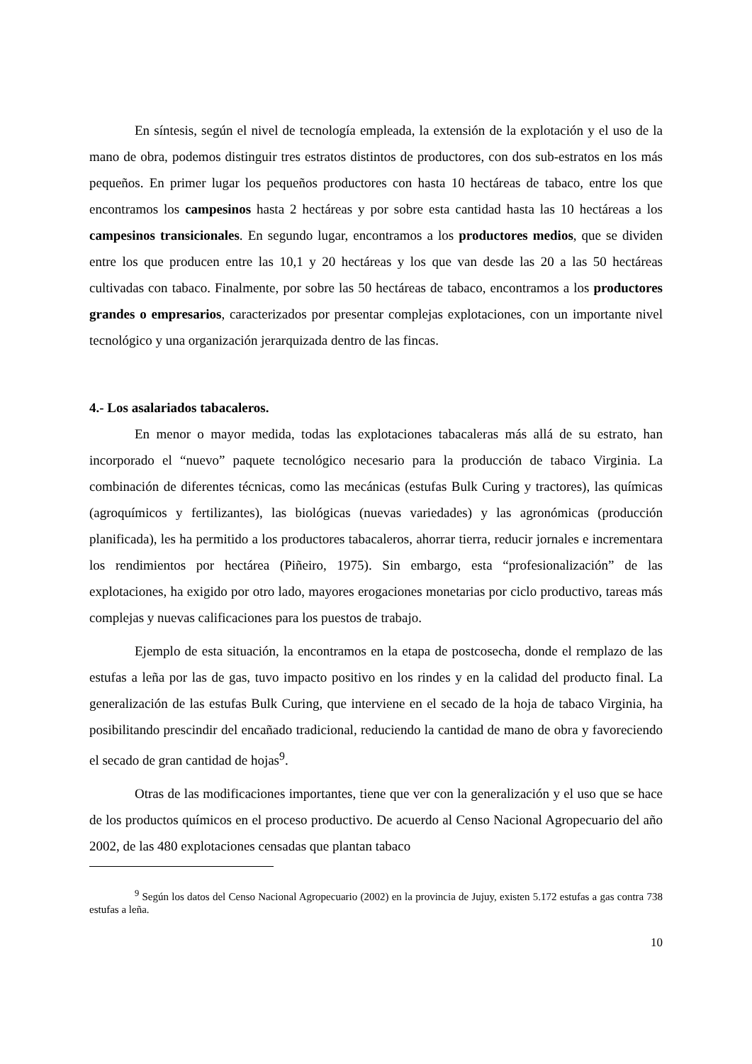En síntesis, según el nivel de tecnología empleada, la extensión de la explotación y el uso de la mano de obra, podemos distinguir tres estratos distintos de productores, con dos sub-estratos en los más pequeños. En primer lugar los pequeños productores con hasta 10 hectáreas de tabaco, entre los que encontramos los campesinos hasta 2 hectáreas y por sobre esta cantidad hasta las 10 hectáreas a los campesinos transicionales. En segundo lugar, encontramos a los productores medios, que se dividen entre los que producen entre las 10,1 y 20 hectáreas y los que van desde las 20 a las 50 hectáreas cultivadas con tabaco. Finalmente, por sobre las 50 hectáreas de tabaco, encontramos a los productores grandes o empresarios, caracterizados por presentar complejas explotaciones, con un importante nivel tecnológico y una organización jerarquizada dentro de las fincas.
4.- Los asalariados tabacaleros.
En menor o mayor medida, todas las explotaciones tabacaleras más allá de su estrato, han incorporado el “nuevo” paquete tecnológico necesario para la producción de tabaco Virginia. La combinación de diferentes técnicas, como las mecánicas (estufas Bulk Curing y tractores), las químicas (agroquímicos y fertilizantes), las biológicas (nuevas variedades) y las agronómicas (producción planificada), les ha permitido a los productores tabacaleros, ahorrar tierra, reducir jornales e incrementara los rendimientos por hectárea (Piñeiro, 1975). Sin embargo, esta “profesionalización” de las explotaciones, ha exigido por otro lado, mayores erogaciones monetarias por ciclo productivo, tareas más complejas y nuevas calificaciones para los puestos de trabajo.
Ejemplo de esta situación, la encontramos en la etapa de postcosecha, donde el remplazo de las estufas a leña por las de gas, tuvo impacto positivo en los rindes y en la calidad del producto final. La generalización de las estufas Bulk Curing, que interviene en el secado de la hoja de tabaco Virginia, ha posibilitando prescindir del encañado tradicional, reduciendo la cantidad de mano de obra y favoreciendo el secado de gran cantidad de hojas<sup>9</sup>.
Otras de las modificaciones importantes, tiene que ver con la generalización y el uso que se hace de los productos químicos en el proceso productivo. De acuerdo al Censo Nacional Agropecuario del año 2002, de las 480 explotaciones censadas que plantan tabaco
<sup>9</sup> Según los datos del Censo Nacional Agropecuario (2002) en la provincia de Jujuy, existen 5.172 estufas a gas contra 738 estufas a leña.
10